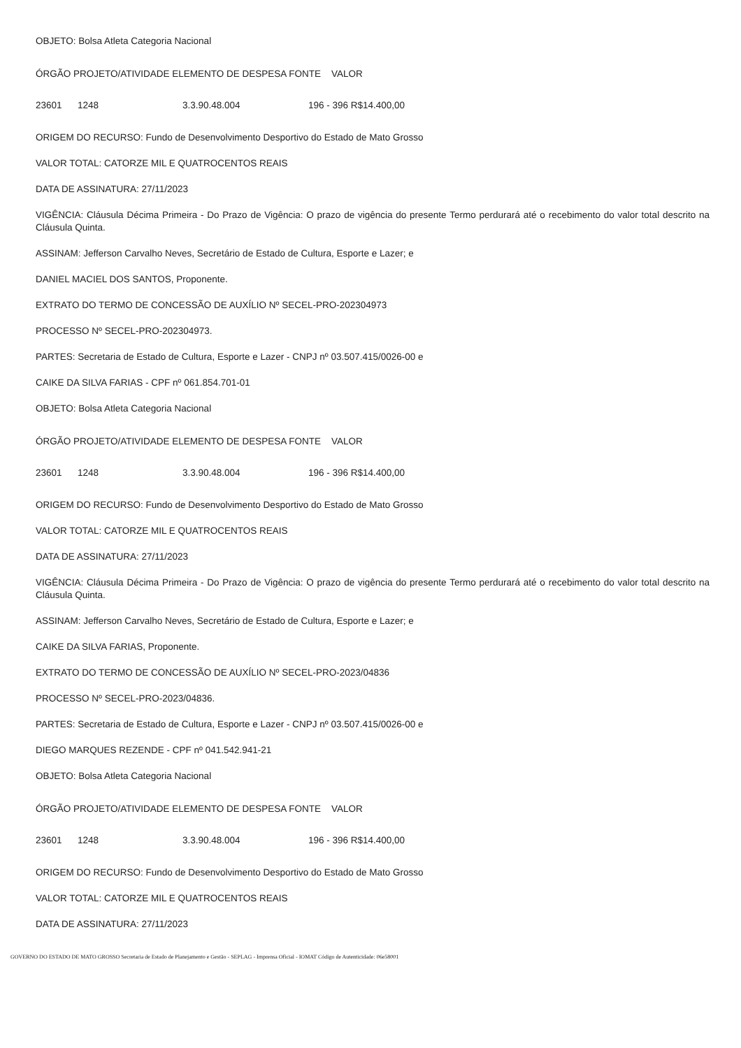OBJETO: Bolsa Atleta Categoria Nacional
| ÓRGÃO PROJETO/ATIVIDADE ELEMENTO DE DESPESA FONTE VALOR |
| --- |
| 23601 | 1248 | 3.3.90.48.004 | 196 - 396 R$14.400,00 |
ORIGEM DO RECURSO: Fundo de Desenvolvimento Desportivo do Estado de Mato Grosso
VALOR TOTAL: CATORZE MIL E QUATROCENTOS REAIS
DATA DE ASSINATURA: 27/11/2023
VIGÊNCIA: Cláusula Décima Primeira - Do Prazo de Vigência: O prazo de vigência do presente Termo perdurará até o recebimento do valor total descrito na Cláusula Quinta.
ASSINAM: Jefferson Carvalho Neves, Secretário de Estado de Cultura, Esporte e Lazer; e
DANIEL MACIEL DOS SANTOS, Proponente.
EXTRATO DO TERMO DE CONCESSÃO DE AUXÍLIO Nº SECEL-PRO-202304973
PROCESSO Nº SECEL-PRO-202304973.
PARTES: Secretaria de Estado de Cultura, Esporte e Lazer - CNPJ nº 03.507.415/0026-00 e
CAIKE DA SILVA FARIAS - CPF nº 061.854.701-01
OBJETO: Bolsa Atleta Categoria Nacional
| ÓRGÃO PROJETO/ATIVIDADE ELEMENTO DE DESPESA FONTE VALOR |
| --- |
| 23601 | 1248 | 3.3.90.48.004 | 196 - 396 R$14.400,00 |
ORIGEM DO RECURSO: Fundo de Desenvolvimento Desportivo do Estado de Mato Grosso
VALOR TOTAL: CATORZE MIL E QUATROCENTOS REAIS
DATA DE ASSINATURA: 27/11/2023
VIGÊNCIA: Cláusula Décima Primeira - Do Prazo de Vigência: O prazo de vigência do presente Termo perdurará até o recebimento do valor total descrito na Cláusula Quinta.
ASSINAM: Jefferson Carvalho Neves, Secretário de Estado de Cultura, Esporte e Lazer; e
CAIKE DA SILVA FARIAS, Proponente.
EXTRATO DO TERMO DE CONCESSÃO DE AUXÍLIO Nº SECEL-PRO-2023/04836
PROCESSO Nº SECEL-PRO-2023/04836.
PARTES: Secretaria de Estado de Cultura, Esporte e Lazer - CNPJ nº 03.507.415/0026-00 e
DIEGO MARQUES REZENDE - CPF nº 041.542.941-21
OBJETO: Bolsa Atleta Categoria Nacional
| ÓRGÃO PROJETO/ATIVIDADE ELEMENTO DE DESPESA FONTE VALOR |
| --- |
| 23601 | 1248 | 3.3.90.48.004 | 196 - 396 R$14.400,00 |
ORIGEM DO RECURSO: Fundo de Desenvolvimento Desportivo do Estado de Mato Grosso
VALOR TOTAL: CATORZE MIL E QUATROCENTOS REAIS
DATA DE ASSINATURA: 27/11/2023
GOVERNO DO ESTADO DE MATO GROSSO Secretaria de Estado de Planejamento e Gestão - SEPLAG - Imprensa Oficial - IOMAT Código de Autenticidade: 06e58001